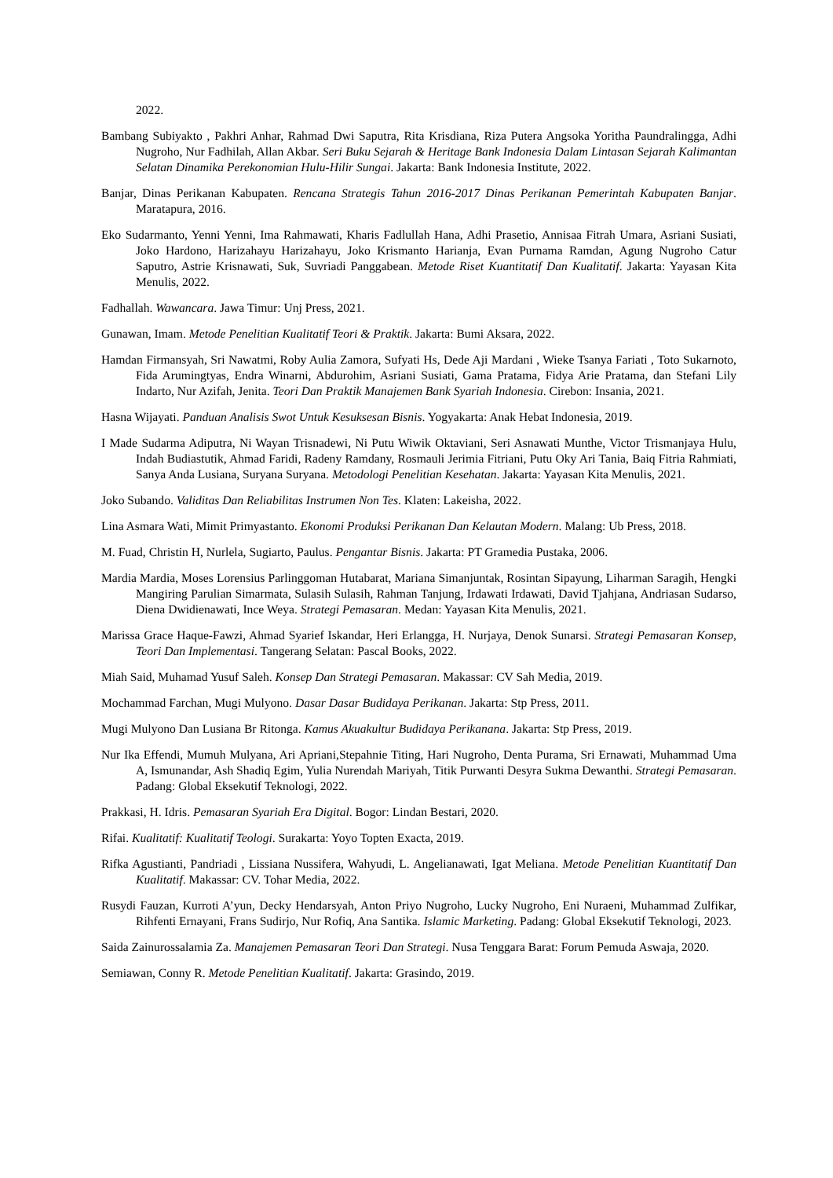2022.
Bambang Subiyakto , Pakhri Anhar, Rahmad Dwi Saputra, Rita Krisdiana, Riza Putera Angsoka Yoritha Paundralingga, Adhi Nugroho, Nur Fadhilah, Allan Akbar. Seri Buku Sejarah & Heritage Bank Indonesia Dalam Lintasan Sejarah Kalimantan Selatan Dinamika Perekonomian Hulu-Hilir Sungai. Jakarta: Bank Indonesia Institute, 2022.
Banjar, Dinas Perikanan Kabupaten. Rencana Strategis Tahun 2016-2017 Dinas Perikanan Pemerintah Kabupaten Banjar. Maratapura, 2016.
Eko Sudarmanto, Yenni Yenni, Ima Rahmawati, Kharis Fadlullah Hana, Adhi Prasetio, Annisaa Fitrah Umara, Asriani Susiati, Joko Hardono, Harizahayu Harizahayu, Joko Krismanto Harianja, Evan Purnama Ramdan, Agung Nugroho Catur Saputro, Astrie Krisnawati, Suk, Suvriadi Panggabean. Metode Riset Kuantitatif Dan Kualitatif. Jakarta: Yayasan Kita Menulis, 2022.
Fadhallah. Wawancara. Jawa Timur: Unj Press, 2021.
Gunawan, Imam. Metode Penelitian Kualitatif Teori & Praktik. Jakarta: Bumi Aksara, 2022.
Hamdan Firmansyah, Sri Nawatmi, Roby Aulia Zamora, Sufyati Hs, Dede Aji Mardani , Wieke Tsanya Fariati , Toto Sukarnoto, Fida Arumingtyas, Endra Winarni, Abdurohim, Asriani Susiati, Gama Pratama, Fidya Arie Pratama, dan Stefani Lily Indarto, Nur Azifah, Jenita. Teori Dan Praktik Manajemen Bank Syariah Indonesia. Cirebon: Insania, 2021.
Hasna Wijayati. Panduan Analisis Swot Untuk Kesuksesan Bisnis. Yogyakarta: Anak Hebat Indonesia, 2019.
I Made Sudarma Adiputra, Ni Wayan Trisnadewi, Ni Putu Wiwik Oktaviani, Seri Asnawati Munthe, Victor Trismanjaya Hulu, Indah Budiastutik, Ahmad Faridi, Radeny Ramdany, Rosmauli Jerimia Fitriani, Putu Oky Ari Tania, Baiq Fitria Rahmiati, Sanya Anda Lusiana, Suryana Suryana. Metodologi Penelitian Kesehatan. Jakarta: Yayasan Kita Menulis, 2021.
Joko Subando. Validitas Dan Reliabilitas Instrumen Non Tes. Klaten: Lakeisha, 2022.
Lina Asmara Wati, Mimit Primyastanto. Ekonomi Produksi Perikanan Dan Kelautan Modern. Malang: Ub Press, 2018.
M. Fuad, Christin H, Nurlela, Sugiarto, Paulus. Pengantar Bisnis. Jakarta: PT Gramedia Pustaka, 2006.
Mardia Mardia, Moses Lorensius Parlinggoman Hutabarat, Mariana Simanjuntak, Rosintan Sipayung, Liharman Saragih, Hengki Mangiring Parulian Simarmata, Sulasih Sulasih, Rahman Tanjung, Irdawati Irdawati, David Tjahjana, Andriasan Sudarso, Diena Dwidienawati, Ince Weya. Strategi Pemasaran. Medan: Yayasan Kita Menulis, 2021.
Marissa Grace Haque-Fawzi, Ahmad Syarief Iskandar, Heri Erlangga, H. Nurjaya, Denok Sunarsi. Strategi Pemasaran Konsep, Teori Dan Implementasi. Tangerang Selatan: Pascal Books, 2022.
Miah Said, Muhamad Yusuf Saleh. Konsep Dan Strategi Pemasaran. Makassar: CV Sah Media, 2019.
Mochammad Farchan, Mugi Mulyono. Dasar Dasar Budidaya Perikanan. Jakarta: Stp Press, 2011.
Mugi Mulyono Dan Lusiana Br Ritonga. Kamus Akuakultur Budidaya Perikanana. Jakarta: Stp Press, 2019.
Nur Ika Effendi, Mumuh Mulyana, Ari Apriani,Stepahnie Titing, Hari Nugroho, Denta Purama, Sri Ernawati, Muhammad Uma A, Ismunandar, Ash Shadiq Egim, Yulia Nurendah Mariyah, Titik Purwanti Desyra Sukma Dewanthi. Strategi Pemasaran. Padang: Global Eksekutif Teknologi, 2022.
Prakkasi, H. Idris. Pemasaran Syariah Era Digital. Bogor: Lindan Bestari, 2020.
Rifai. Kualitatif: Kualitatif Teologi. Surakarta: Yoyo Topten Exacta, 2019.
Rifka Agustianti, Pandriadi , Lissiana Nussifera, Wahyudi, L. Angelianawati, Igat Meliana. Metode Penelitian Kuantitatif Dan Kualitatif. Makassar: CV. Tohar Media, 2022.
Rusydi Fauzan, Kurroti A’yun, Decky Hendarsyah, Anton Priyo Nugroho, Lucky Nugroho, Eni Nuraeni, Muhammad Zulfikar, Rihfenti Ernayani, Frans Sudirjo, Nur Rofiq, Ana Santika. Islamic Marketing. Padang: Global Eksekutif Teknologi, 2023.
Saida Zainurossalamia Za. Manajemen Pemasaran Teori Dan Strategi. Nusa Tenggara Barat: Forum Pemuda Aswaja, 2020.
Semiawan, Conny R. Metode Penelitian Kualitatif. Jakarta: Grasindo, 2019.